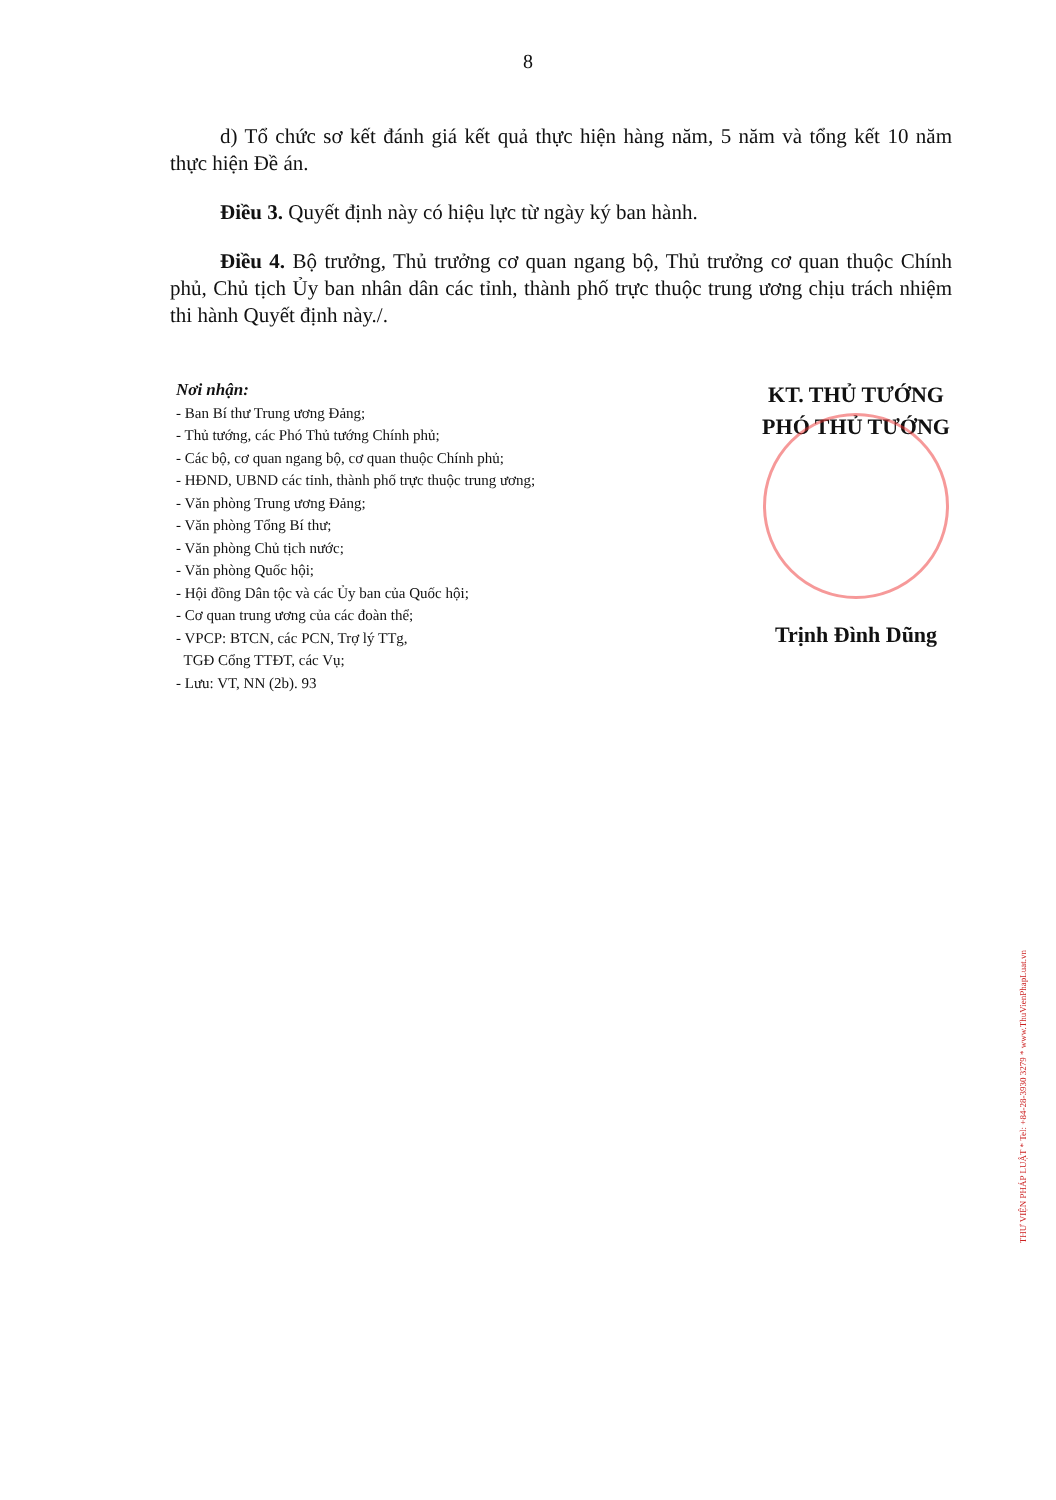8
d) Tổ chức sơ kết đánh giá kết quả thực hiện hàng năm, 5 năm và tổng kết 10 năm thực hiện Đề án.
Điều 3. Quyết định này có hiệu lực từ ngày ký ban hành.
Điều 4. Bộ trưởng, Thủ trưởng cơ quan ngang bộ, Thủ trưởng cơ quan thuộc Chính phủ, Chủ tịch Ủy ban nhân dân các tỉnh, thành phố trực thuộc trung ương chịu trách nhiệm thi hành Quyết định này./.
Nơi nhận:
- Ban Bí thư Trung ương Đảng;
- Thủ tướng, các Phó Thủ tướng Chính phủ;
- Các bộ, cơ quan ngang bộ, cơ quan thuộc Chính phủ;
- HĐND, UBND các tỉnh, thành phố trực thuộc trung ương;
- Văn phòng Trung ương Đảng;
- Văn phòng Tổng Bí thư;
- Văn phòng Chủ tịch nước;
- Văn phòng Quốc hội;
- Hội đồng Dân tộc và các Ủy ban của Quốc hội;
- Cơ quan trung ương của các đoàn thể;
- VPCP: BTCN, các PCN, Trợ lý TTg,
TGĐ Cổng TTĐT, các Vụ;
- Lưu: VT, NN (2b). 93
KT. THỦ TƯỚNG
PHÓ THỦ TƯỚNG
Trịnh Đình Dũng
THƯ VIỆN PHÁP LUẬT * Tel: +84-28-3930 3279 * www.ThuVienPhapLuat.vn